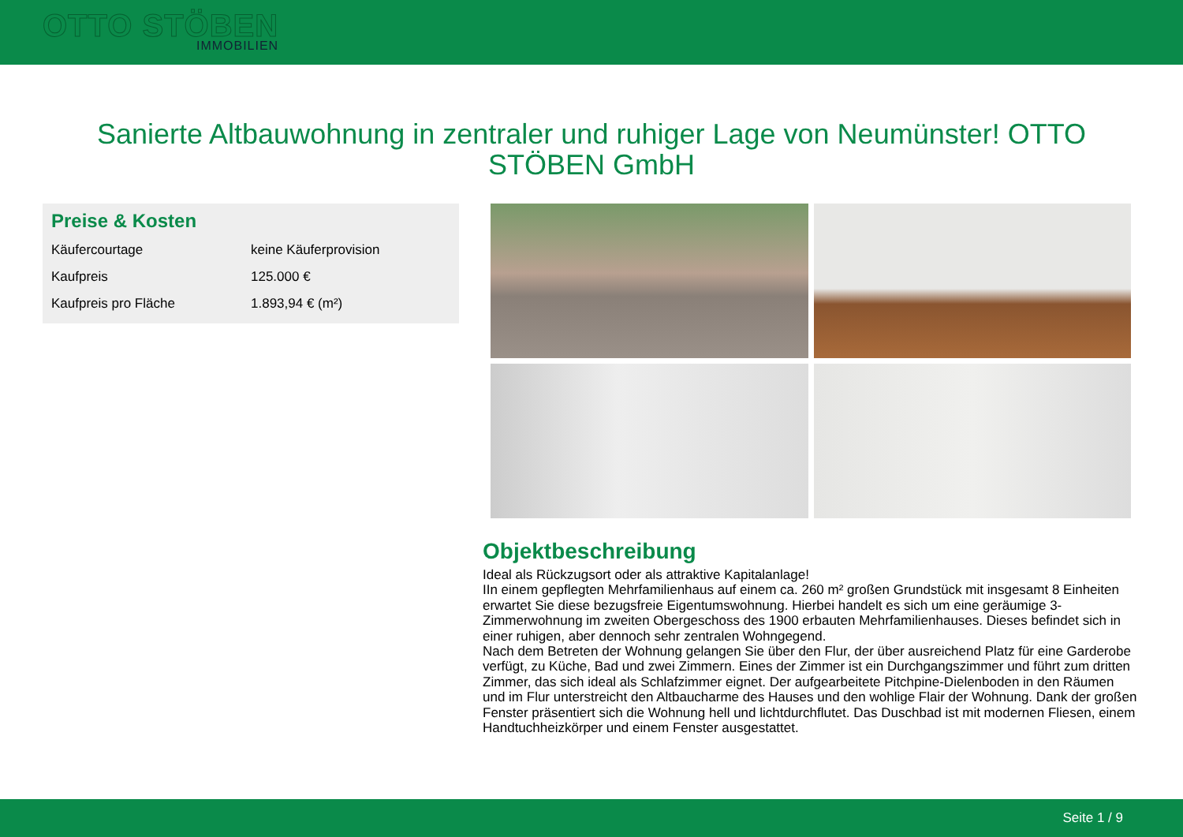OTTO STÖBEN
IMMOBILIEN
Sanierte Altbauwohnung in zentraler und ruhiger Lage von Neumünster! OTTO STÖBEN GmbH
Preise & Kosten
| Käufercourtage | keine Käuferprovision |
| Kaufpreis | 125.000 € |
| Kaufpreis pro Fläche | 1.893,94 € (m²) |
Objektbeschreibung
Ideal als Rückzugsort oder als attraktive Kapitalanlage!
IIn einem gepflegten Mehrfamilienhaus auf einem ca. 260 m² großen Grundstück mit insgesamt 8 Einheiten erwartet Sie diese bezugsfreie Eigentumswohnung. Hierbei handelt es sich um eine geräumige 3-Zimmerwohnung im zweiten Obergeschoss des 1900 erbauten Mehrfamilienhauses. Dieses befindet sich in einer ruhigen, aber dennoch sehr zentralen Wohngegend.
Nach dem Betreten der Wohnung gelangen Sie über den Flur, der über ausreichend Platz für eine Garderobe verfügt, zu Küche, Bad und zwei Zimmern. Eines der Zimmer ist ein Durchgangszimmer und führt zum dritten Zimmer, das sich ideal als Schlafzimmer eignet. Der aufgearbeitete Pitchpine-Dielenboden in den Räumen und im Flur unterstreicht den Altbaucharme des Hauses und den wohlige Flair der Wohnung. Dank der großen Fenster präsentiert sich die Wohnung hell und lichtdurchflutet. Das Duschbad ist mit modernen Fliesen, einem Handtuchheizkörper und einem Fenster ausgestattet.
Seite 1 / 9